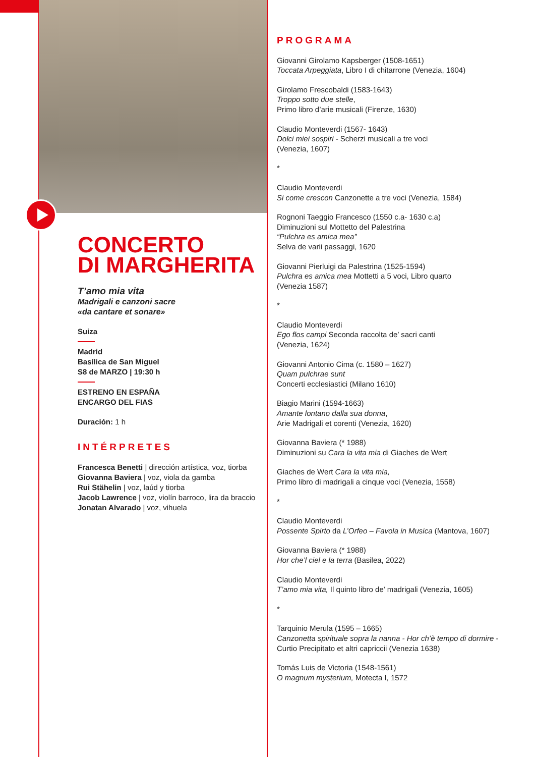CONCERTO
DI MARGHERITA
T’amo mia vita
Madrigali e canzoni sacre
«da cantare et sonare»
Suiza
Madrid
Basílica de San Miguel
S8 de MARZO | 19:30 h
ESTRENO EN ESPAÑA
ENCARGO DEL FIAS
Duración: 1 h
INTÉRPRETES
Francesca Benetti | dirección artística, voz, tiorba
Giovanna Baviera | voz, viola da gamba
Rui Stähelin | voz, laúd y tiorba
Jacob Lawrence | voz, violín barroco, lira da braccio
Jonatan Alvarado | voz, vihuela
PROGRAMA
Giovanni Girolamo Kapsberger (1508-1651)
Toccata Arpeggiata, Libro I di chitarrone (Venezia, 1604)
Girolamo Frescobaldi (1583-1643)
Troppo sotto due stelle,
Primo libro d’arie musicali (Firenze, 1630)
Claudio Monteverdi (1567- 1643)
Dolci miei sospiri - Scherzi musicali a tre voci
(Venezia, 1607)
*
Claudio Monteverdi
Si come crescon Canzonette a tre voci (Venezia, 1584)
Rognoni Taeggio Francesco (1550 c.a- 1630 c.a)
Diminuzioni sul Mottetto del Palestrina
“Pulchra es amica mea”
Selva de varii passaggi, 1620
Giovanni Pierluigi da Palestrina (1525-1594)
Pulchra es amica mea Mottetti a 5 voci, Libro quarto
(Venezia 1587)
*
Claudio Monteverdi
Ego flos campi Seconda raccolta de’ sacri canti
(Venezia, 1624)
Giovanni Antonio Cima (c. 1580 – 1627)
Quam pulchrae sunt
Concerti ecclesiastici (Milano 1610)
Biagio Marini (1594-1663)
Amante lontano dalla sua donna,
Arie Madrigali et corenti (Venezia, 1620)
Giovanna Baviera (* 1988)
Diminuzioni su Cara la vita mia di Giaches de Wert
Giaches de Wert Cara la vita mia,
Primo libro di madrigali a cinque voci (Venezia, 1558)
*
Claudio Monteverdi
Possente Spirto da L’Orfeo – Favola in Musica (Mantova, 1607)
Giovanna Baviera (* 1988)
Hor che’l ciel e la terra (Basilea, 2022)
Claudio Monteverdi
T’amo mia vita, Il quinto libro de’ madrigali (Venezia, 1605)
*
Tarquinio Merula (1595 – 1665)
Canzonetta spirituale sopra la nanna - Hor ch’è tempo di dormire - Curtio Precipitato et altri capriccii (Venezia 1638)
Tomás Luis de Victoria (1548-1561)
O magnum mysterium, Motecta I, 1572